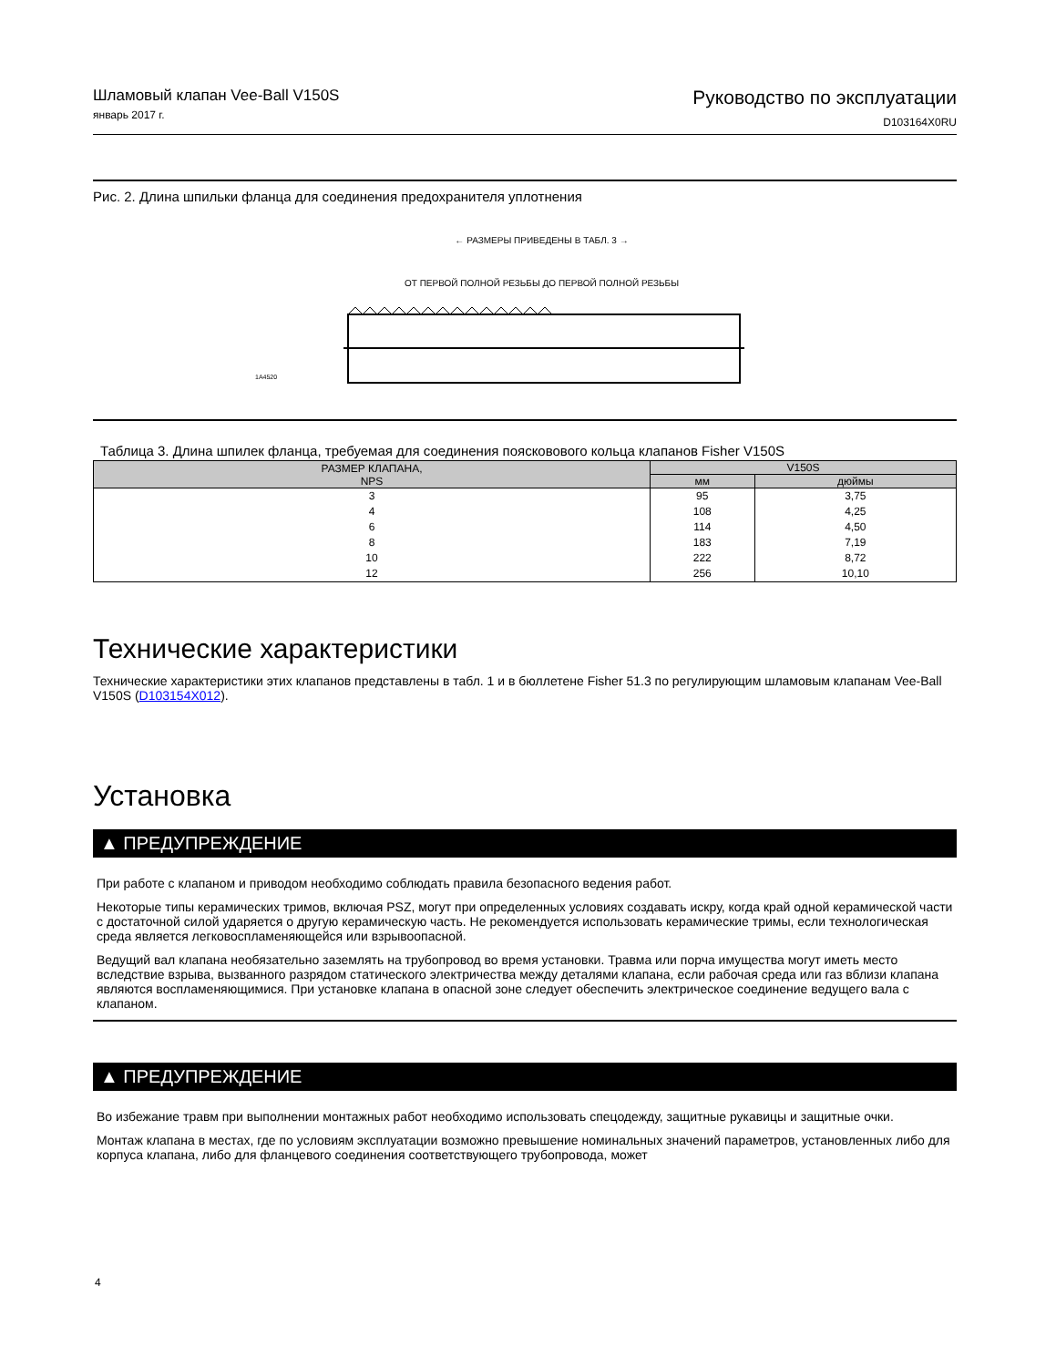Шламовый клапан Vee-Ball V150S
январь 2017 г.
Руководство по эксплуатации
D103164X0RU
Рис. 2. Длина шпильки фланца для соединения предохранителя уплотнения
← РАЗМЕРЫ ПРИВЕДЕНЫ В ТАБЛ. 3 →
ОТ ПЕРВОЙ ПОЛНОЙ РЕЗЬБЫ ДО ПЕРВОЙ ПОЛНОЙ РЕЗЬБЫ
1A4520
Таблица 3. Длина шпилек фланца, требуемая для соединения поясковового кольца клапанов Fisher V150S
| РАЗМЕР КЛАПАНА, NPS | V150S | |
| --- | --- | --- |
| | мм | дюймы |
| 3 4 6 8 10 12 | 95 108 114 183 222 256 | 3,75 4,25 4,50 7,19 8,72 10,10 |
Технические характеристики
Технические характеристики этих клапанов представлены в табл. 1 и в бюллетене Fisher 51.3 по регулирующим шламовым клапанам Vee-Ball V150S (D103154X012).
Установка
▲ ПРЕДУПРЕЖДЕНИЕ
При работе с клапаном и приводом необходимо соблюдать правила безопасного ведения работ.
Некоторые типы керамических тримов, включая PSZ, могут при определенных условиях создавать искру, когда край одной керамической части с достаточной силой ударяется о другую керамическую часть. Не рекомендуется использовать керамические тримы, если технологическая среда является легковоспламеняющейся или взрывоопасной.
Ведущий вал клапана необязательно заземлять на трубопровод во время установки. Травма или порча имущества могут иметь место вследствие взрыва, вызванного разрядом статического электричества между деталями клапана, если рабочая среда или газ вблизи клапана являются воспламеняющимися. При установке клапана в опасной зоне следует обеспечить электрическое соединение ведущего вала с клапаном.
▲ ПРЕДУПРЕЖДЕНИЕ
Во избежание травм при выполнении монтажных работ необходимо использовать спецодежду, защитные рукавицы и защитные очки.
Монтаж клапана в местах, где по условиям эксплуатации возможно превышение номинальных значений параметров, установленных либо для корпуса клапана, либо для фланцевого соединения соответствующего трубопровода, может
4